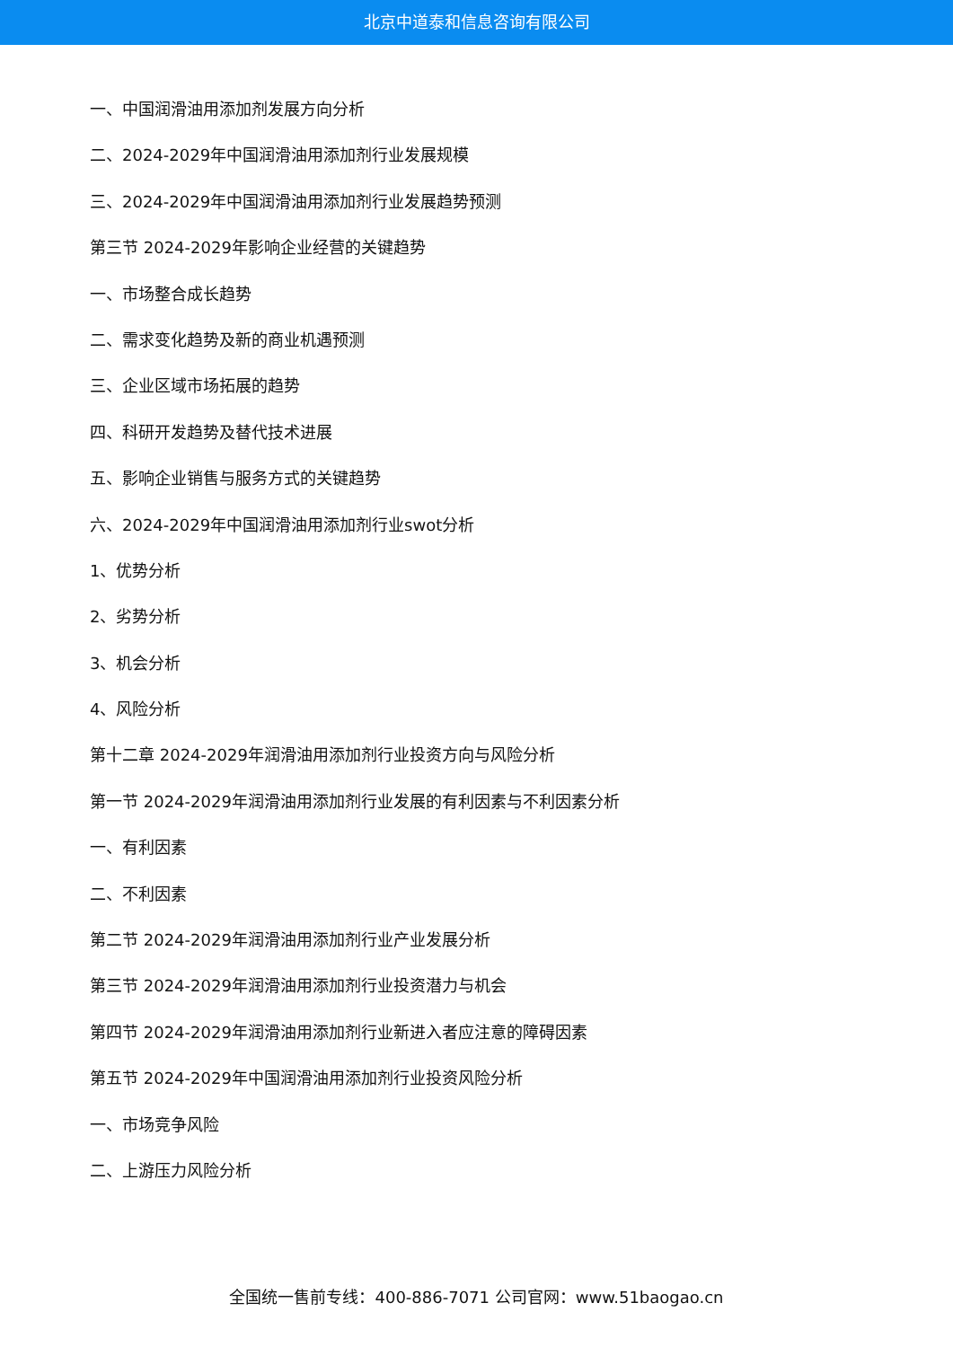北京中道泰和信息咨询有限公司
一、中国润滑油用添加剂发展方向分析
二、2024-2029年中国润滑油用添加剂行业发展规模
三、2024-2029年中国润滑油用添加剂行业发展趋势预测
第三节 2024-2029年影响企业经营的关键趋势
一、市场整合成长趋势
二、需求变化趋势及新的商业机遇预测
三、企业区域市场拓展的趋势
四、科研开发趋势及替代技术进展
五、影响企业销售与服务方式的关键趋势
六、2024-2029年中国润滑油用添加剂行业swot分析
1、优势分析
2、劣势分析
3、机会分析
4、风险分析
第十二章 2024-2029年润滑油用添加剂行业投资方向与风险分析
第一节 2024-2029年润滑油用添加剂行业发展的有利因素与不利因素分析
一、有利因素
二、不利因素
第二节 2024-2029年润滑油用添加剂行业产业发展分析
第三节 2024-2029年润滑油用添加剂行业投资潜力与机会
第四节 2024-2029年润滑油用添加剂行业新进入者应注意的障碍因素
第五节 2024-2029年中国润滑油用添加剂行业投资风险分析
一、市场竞争风险
二、上游压力风险分析
全国统一售前专线：400-886-7071 公司官网：www.51baogao.cn